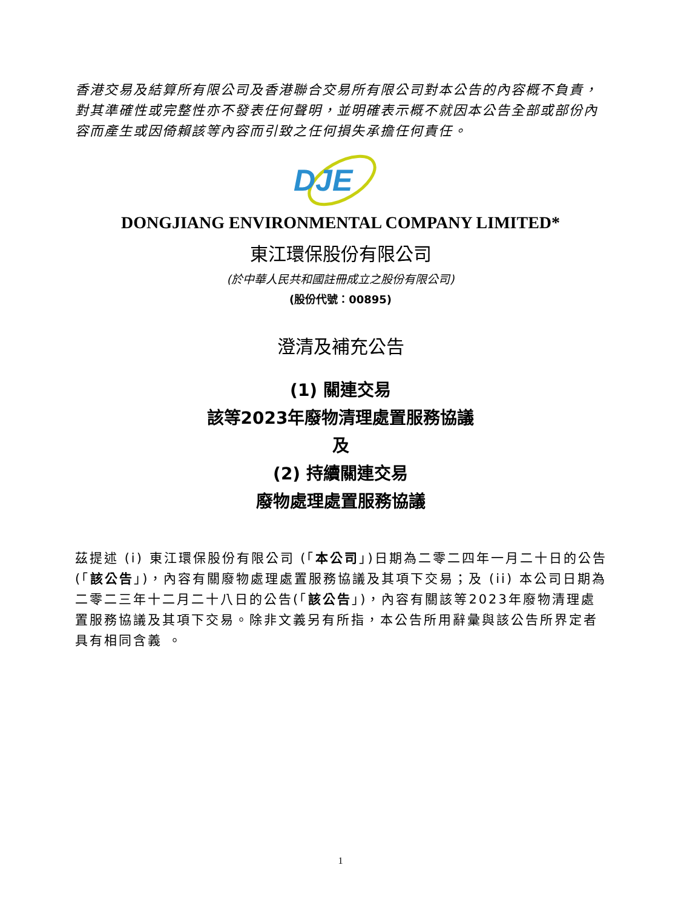香港交易及結算所有限公司及香港聯合交易所有限公司對本公告的內容概不負責，對其準確性或完整性亦不發表任何聲明，並明確表示概不就因本公告全部或部份內容而產生或因倚賴該等內容而引致之任何損失承擔任何責任。
DJE
DONGJIANG ENVIRONMENTAL COMPANY LIMITED*
東江環保股份有限公司
(於中華人民共和國註冊成立之股份有限公司)
(股份代號：00895)
澄清及補充公告
(1) 關連交易
該等2023年廢物清理處置服務協議
及
(2) 持續關連交易
廢物處理處置服務協議
茲提述 (i) 東江環保股份有限公司 (「本公司」)日期為二零二四年一月二十日的公告(「該公告」)，內容有關廢物處理處置服務協議及其項下交易；及 (ii) 本公司日期為二零二三年十二月二十八日的公告(「該公告」)，內容有關該等2023年廢物清理處置服務協議及其項下交易。除非文義另有所指，本公告所用辭彙與該公告所界定者具有相同含義 。
1